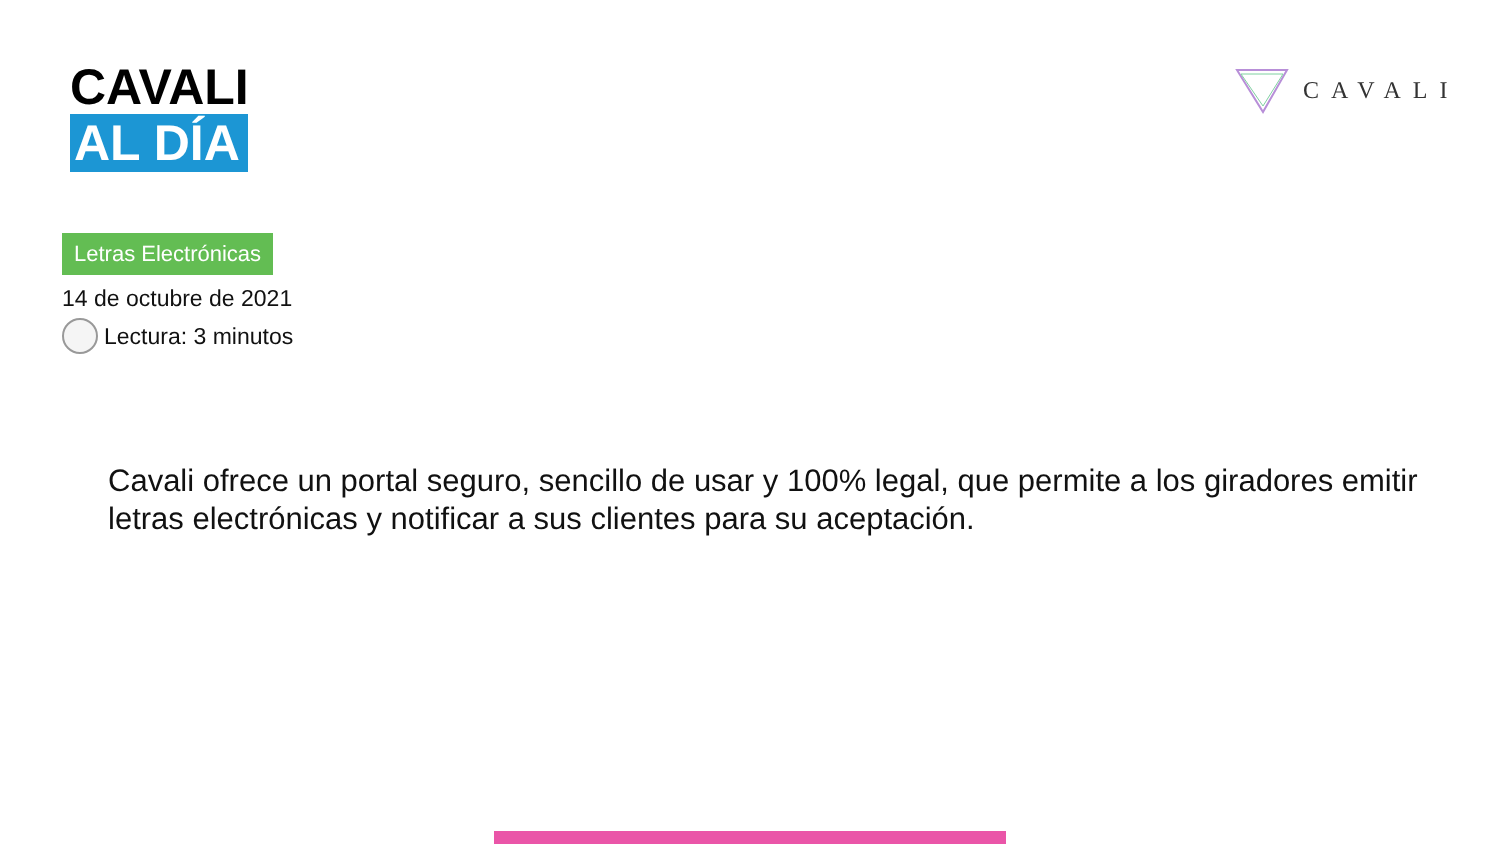CAVALI
AL DÍA
CAVALI
Letras Electrónicas
14 de octubre de 2021
Lectura: 3 minutos
Cavali ofrece un portal seguro, sencillo de usar y 100% legal, que permite a los giradores emitir letras electrónicas y notificar a sus clientes para su aceptación.